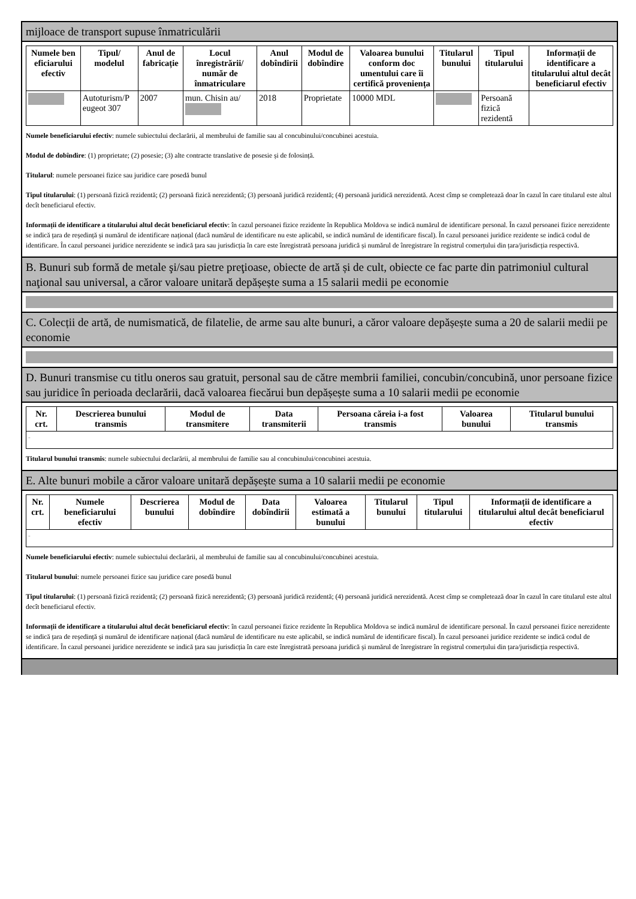mijloace de transport supuse înmatriculării
| Numele ben eficiarului efectiv | Tipul/ modelul | Anul de fabricație | Locul înregistrării/ număr de înmatriculare | Anul dobîndirii | Modul de dobîndire | Valoarea bunului conform doc umentului care îi certifică proveniența | Titularul bunului | Tipul titularului | Informații de identificare a titularului altul decât beneficiarul efectiv |
| --- | --- | --- | --- | --- | --- | --- | --- | --- | --- |
| | Autoturism/P eugeot 307 | 2007 | mun. Chisin au/ | 2018 | Proprietate | 10000 MDL | | Persoană fizică rezidentă | |
Numele beneficiarului efectiv: numele subiectului declarării, al membrului de familie sau al concubinului/concubinei acestuia.
Modul de dobîndire: (1) proprietate; (2) posesie; (3) alte contracte translative de posesie și de folosință.
Titularul: numele persoanei fizice sau juridice care posedă bunul
Tipul titularului: (1) persoană fizică rezidentă; (2) persoană fizică nerezidentă; (3) persoană juridică rezidentă; (4) persoană juridică nerezidentă. Acest cîmp se completează doar în cazul în care titularul este altul decît beneficiarul efectiv.
Informații de identificare a titularului altul decât beneficiarul efectiv: în cazul persoanei fizice rezidente în Republica Moldova se indică numărul de identificare personal. În cazul persoanei fizice nerezidente se indică țara de reședință și numărul de identificare național (dacă numărul de identificare nu este aplicabil, se indică numărul de identificare fiscal). În cazul persoanei juridice rezidente se indică codul de identificare. În cazul persoanei juridice nerezidente se indică țara sau jurisdicția în care este înregistrată persoana juridică și numărul de înregistrare în registrul comerțului din țara/jurisdicția respectivă.
B. Bunuri sub formă de metale şi/sau pietre preţioase, obiecte de artă și de cult, obiecte ce fac parte din patrimoniul cultural naţional sau universal, a căror valoare unitară depășește suma a 15 salarii medii pe economie
C. Colecții de artă, de numismatică, de filatelie, de arme sau alte bunuri, a căror valoare depășește suma a 20 de salarii medii pe economie
D. Bunuri transmise cu titlu oneros sau gratuit, personal sau de către membrii familiei, concubin/concubină, unor persoane fizice sau juridice în perioada declarării, dacă valoarea fiecărui bun depășește suma a 10 salarii medii pe economie
| Nr. crt. | Descrierea bunului transmis | Modul de transmitere | Data transmiterii | Persoana căreia i-a fost transmis | Valoarea bunului | Titularul bunului transmis |
| --- | --- | --- | --- | --- | --- | --- |
| - | | | | | | |
Titularul bunului transmis: numele subiectului declarării, al membrului de familie sau al concubinului/concubinei acestuia.
E. Alte bunuri mobile a căror valoare unitară depășește suma a 10 salarii medii pe economie
| Nr. crt. | Numele beneficiarului efectiv | Descrierea bunului | Modul de dobîndire | Data dobîndirii | Valoarea estimată a bunului | Titularul bunului | Tipul titularului | Informații de identificare a titularului altul decât beneficiarul efectiv |
| --- | --- | --- | --- | --- | --- | --- | --- | --- |
| - | | | | | | | | |
Numele beneficiarului efectiv: numele subiectului declarării, al membrului de familie sau al concubinului/concubinei acestuia.
Titularul bunului: numele persoanei fizice sau juridice care posedă bunul
Tipul titularului: (1) persoană fizică rezidentă; (2) persoană fizică nerezidentă; (3) persoană juridică rezidentă; (4) persoană juridică nerezidentă. Acest cîmp se completează doar în cazul în care titularul este altul decît beneficiarul efectiv.
Informații de identificare a titularului altul decât beneficiarul efectiv: în cazul persoanei fizice rezidente în Republica Moldova se indică numărul de identificare personal. În cazul persoanei fizice nerezidente se indică țara de reședință și numărul de identificare național (dacă numărul de identificare nu este aplicabil, se indică numărul de identificare fiscal). În cazul persoanei juridice rezidente se indică codul de identificare. În cazul persoanei juridice nerezidente se indică țara sau jurisdicția în care este înregistrată persoana juridică și numărul de înregistrare în registrul comerțului din țara/jurisdicția respectivă.